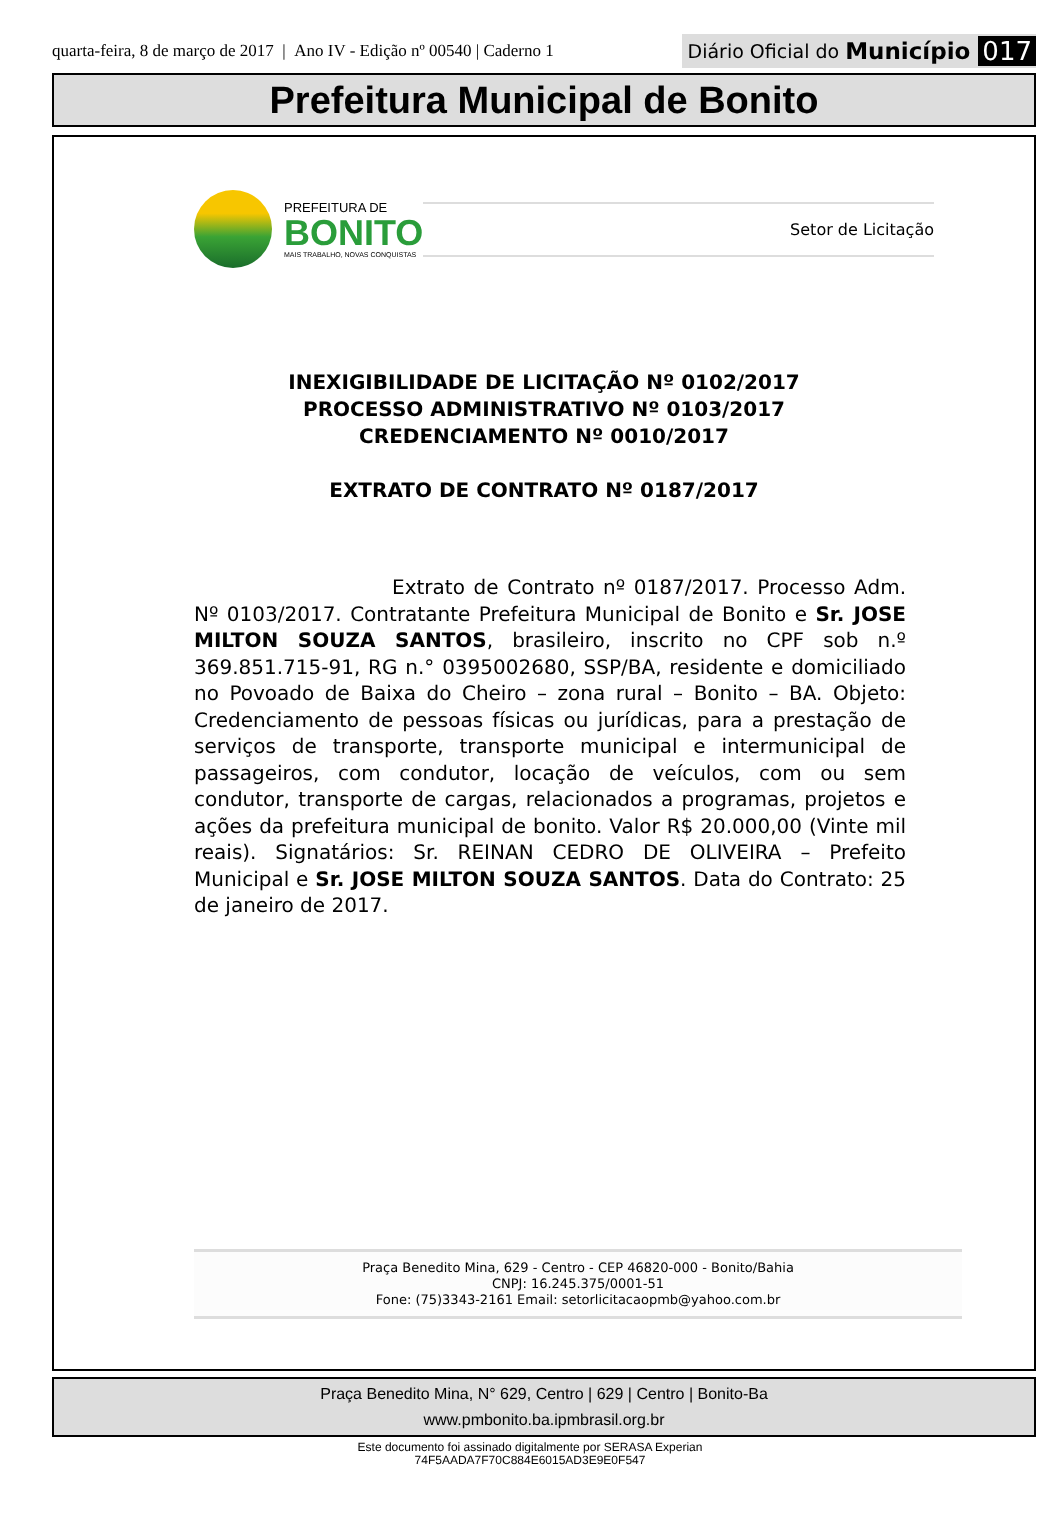quarta-feira, 8 de março de 2017 | Ano IV - Edição nº 00540 | Caderno 1
Diário Oficial do Município 017
Prefeitura Municipal de Bonito
PREFEITURA DE
BONITO
MAIS TRABALHO, NOVAS CONQUISTAS
Setor de Licitação
INEXIGIBILIDADE DE LICITAÇÃO Nº 0102/2017
PROCESSO ADMINISTRATIVO Nº 0103/2017
CREDENCIAMENTO Nº 0010/2017
EXTRATO DE CONTRATO Nº 0187/2017
Extrato de Contrato nº 0187/2017. Processo Adm. Nº 0103/2017. Contratante Prefeitura Municipal de Bonito e Sr. JOSE MILTON SOUZA SANTOS, brasileiro, inscrito no CPF sob n.º 369.851.715-91, RG n.° 0395002680, SSP/BA, residente e domiciliado no Povoado de Baixa do Cheiro – zona rural – Bonito – BA. Objeto: Credenciamento de pessoas físicas ou jurídicas, para a prestação de serviços de transporte, transporte municipal e intermunicipal de passageiros, com condutor, locação de veículos, com ou sem condutor, transporte de cargas, relacionados a programas, projetos e ações da prefeitura municipal de bonito. Valor R$ 20.000,00 (Vinte mil reais). Signatários: Sr. REINAN CEDRO DE OLIVEIRA – Prefeito Municipal e Sr. JOSE MILTON SOUZA SANTOS. Data do Contrato: 25 de janeiro de 2017.
Praça Benedito Mina, 629 - Centro - CEP 46820-000 - Bonito/Bahia
CNPJ: 16.245.375/0001-51
Fone: (75)3343-2161 Email: setorlicitacaopmb@yahoo.com.br
Praça Benedito Mina, N° 629, Centro | 629 | Centro | Bonito-Ba
www.pmbonito.ba.ipmbrasil.org.br
Este documento foi assinado digitalmente por SERASA Experian
74F5AADA7F70C884E6015AD3E9E0F547